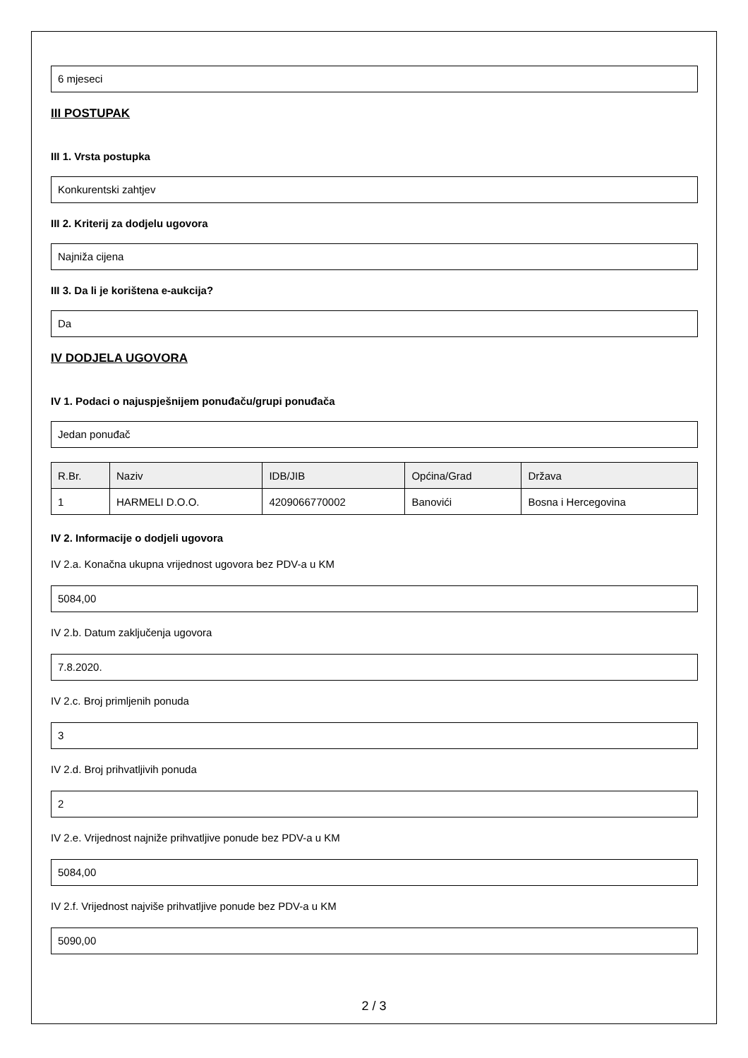6 mjeseci
III POSTUPAK
III 1. Vrsta postupka
Konkurentski zahtjev
III 2. Kriterij za dodjelu ugovora
Najniža cijena
III 3. Da li je korištena e-aukcija?
Da
IV DODJELA UGOVORA
IV 1. Podaci o najuspješnijem ponuđaču/grupi ponuđača
Jedan ponuđač
| R.Br. | Naziv | IDB/JIB | Općina/Grad | Država |
| --- | --- | --- | --- | --- |
| 1 | HARMELI D.O.O. | 4209066770002 | Banovići | Bosna i Hercegovina |
IV 2. Informacije o dodjeli ugovora
IV 2.a. Konačna ukupna vrijednost ugovora bez PDV-a u KM
5084,00
IV 2.b. Datum zaključenja ugovora
7.8.2020.
IV 2.c. Broj primljenih ponuda
3
IV 2.d. Broj prihvatljivih ponuda
2
IV 2.e. Vrijednost najniže prihvatljive ponude bez PDV-a u KM
5084,00
IV 2.f. Vrijednost najviše prihvatljive ponude bez PDV-a u KM
5090,00
2 / 3